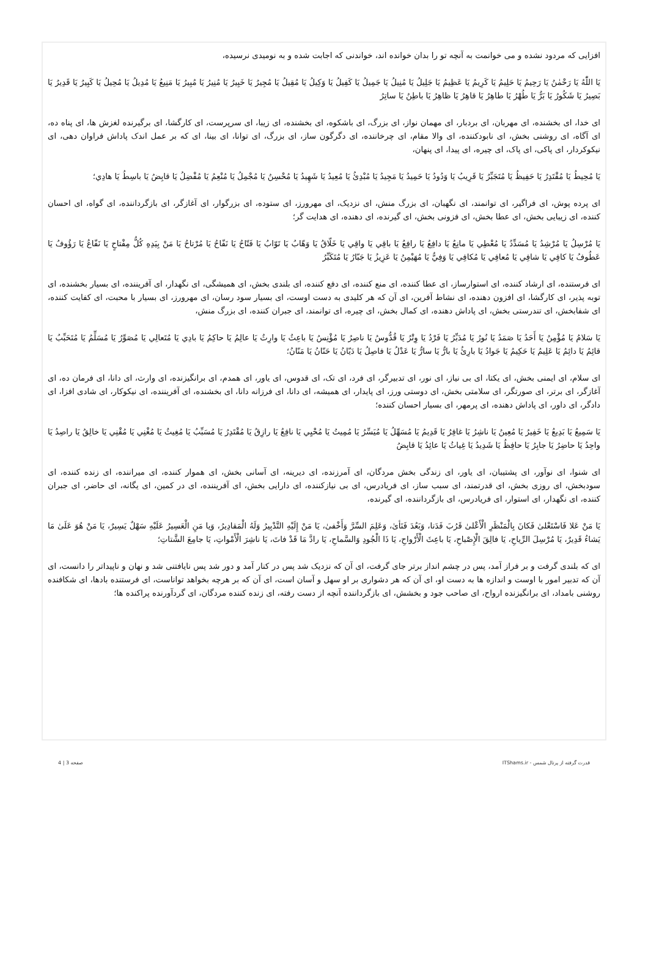افزایی که مردود نشده و می خوانمت به آنچه تو را بدان خوانده اند، خواندنی که اجابت شده و به نومیدی نرسیده،
يَا اللّٰهُ يَا رَحْمٰنُ يَا رَحِيمُ يَا حَلِيمُ يَا كَرِيمُ يَا عَظِيمُ يَا جَلِيلُ يَا مُنِيلُ يَا جَمِيلُ يَا كَفِيلُ يَا وَكِيلُ يَا مُقِيلُ يَا مُجِيرُ يَا خَبِيرُ يَا مُنِيرُ يَا مُبِيرُ يَا مَنِيعُ يَا مُدِيلُ يَا مُحِيلُ يَا كَبِيرُ يَا قَدِيرُ يَا بَصِيرُ يَا شَكُورُ يَا بَرُّ يَا طُهْرُ يَا طاهِرُ يَا قاهِرُ يَا ظاهِرُ يَا باطِنُ يَا ساتِرُ
ای خدا، ای بخشنده، ای مهربان، ای بردبار، ای مهمان نواز، ای بزرگ، ای باشکوه، ای بخشنده، ای زیبا، ای سرپرست، ای کارگشا، ای برگیرنده لغزش ها، ای پناه ده، ای آگاه، ای روشنی بخش، ای نابودکننده، ای والا مقام، ای چرخاننده، ای دگرگون ساز، ای بزرگ، ای توانا، ای بینا، ای که بر عمل اندک پاداش فراوان دهی، ای نیکوکردار، ای پاکی، ای پاک، ای چیره، ای پیدا، ای پنهان،
يَا مُحِيطُ يَا مُقْتَدِرُ يَا حَفِيظُ يَا مُتَجَبِّرُ يَا قَرِيبُ يَا وَدُودُ يَا حَمِيدُ يَا مَجِيدُ يَا مُبْدِئُ يَا مُعِيدُ يَا شَهِيدُ يَا مُحْسِنُ يَا مُجْمِلُ يَا مُنْعِمُ يَا مُفْضِلُ يَا قابِضُ يَا باسِطُ يَا هادِي؛
ای پرده پوش، ای فراگیر، ای توانمند، ای نگهبان، ای بزرگ منش، ای نزدیک، ای مهرورز، ای ستوده، ای بزرگوار، ای آغازگر، ای بازگرداننده، ای گواه، ای احسان کننده، ای زیبایی بخش، ای عطا بخش، ای فزونی بخش، ای گیرنده، ای دهنده، ای هدایت گر؛
يَا مُرْسِلُ يَا مُرْشِدُ يَا مُسَدِّدُ يَا مُعْطِي يَا مانِعُ يَا دافِعُ يَا رافِعُ يَا باقِي يَا واقِي يَا خَلّاقُ يَا وَهّابُ يَا تَوّابُ يَا فَتّاحُ يَا نَفّاحُ يَا مُرْتاحُ يَا مَنْ بِيَدِهِ كُلُّ مِفْتاحٍ يَا نَفّاعُ يَا رَؤُوفُ يَا عَطُوفُ يَا كافِي يَا شافِي يَا مُعافِي يَا مُكافِي يَا وَفِيُّ يَا مُهَيْمِنُ يَا عَزِيزُ يَا جَبّارُ يَا مُتَكَبِّرُ
ای فرستنده، ای ارشاد کننده، ای استوارساز، ای عطا کننده، ای منع کننده، ای دفع کننده، ای بلندی بخش، ای همیشگی، ای نگهدار، ای آفریننده، ای بسیار بخشنده، ای توبه پذیر، ای کارگشا، ای افزون دهنده، ای نشاط آفرین، ای آن که هر کلیدی به دست اوست، ای بسیار سود رسان، ای مهرورز، ای بسیار با محبت، ای کفایت کننده، ای شفابخش، ای تندرستی بخش، ای پاداش دهنده، ای کمال بخش، ای چیره، ای توانمند، ای جبران کننده، ای بزرگ منش،
يَا سَلامُ يَا مُؤْمِنُ يَا أَحَدُ يَا صَمَدُ يَا نُورُ يَا مُدَبِّرُ يَا فَرْدُ يَا وِتْرُ يَا قُدُّوسُ يَا ناصِرُ يَا مُؤْنِسُ يَا باعِثُ يَا وارِثُ يَا عالِمُ يَا حاكِمُ يَا بادِي يَا مُتَعالِي يَا مُصَوِّرُ يَا مُسَلِّمُ يَا مُتَحَبِّبُ يَا قائِمُ يَا دائِمُ يَا عَلِيمُ يَا حَكِيمُ يَا جَوادُ يَا بارِئُ يَا بارُّ يَا سارُّ يَا عَدْلُ يَا فاصِلُ يَا دَيّانُ يَا حَنّانُ يَا مَنّانُ؛
ای سلام، ای ایمنی بخش، ای یکتا، ای بی نیاز، ای نور، ای تدبیرگر، ای فرد، ای تک، ای قدوس، ای یاور، ای همدم، ای برانگیزنده، ای وارث، ای دانا، ای فرمان ده، ای آغازگر، ای برتر، ای صورتگر، ای سلامتی بخش، ای دوستی ورز، ای پایدار، ای همیشه، ای دانا، ای فرزانه دانا، ای بخشنده، ای آفریننده، ای نیکوکار، ای شادی افزا، ای دادگر، ای داور، ای پاداش دهنده، ای پرمهر، ای بسیار احسان کننده؛
يَا سَمِيعُ يَا بَدِيعُ يَا خَفِيرُ يَا مُعِينُ يَا ناشِرُ يَا غافِرُ يَا قَدِيمُ يَا مُسَهِّلُ يَا مُيَسِّرُ يَا مُمِيتُ يَا مُحْيِي يَا نافِعُ يَا رازِقُ يَا مُقْتَدِرُ يَا مُسَبِّبُ يَا مُغِيثُ يَا مُغْنِي يَا مُقْنِي يَا خالِقُ يَا راصِدُ يَا واحِدُ يَا حاضِرُ يَا جابِرُ يَا حافِظُ يَا شَدِيدُ يَا غِياثُ يَا عائِدُ يَا قابِضُ
ای شنوا، ای نوآور، ای پشتیبان، ای یاور، ای زندگی بخش مردگان، ای آمرزنده، ای دیرینه، ای آسانی بخش، ای هموار کننده، ای میراننده، ای زنده کننده، ای سودبخش، ای روزی بخش، ای قدرتمند، ای سبب ساز، ای فریادرس، ای بی نیازکننده، ای دارایی بخش، ای آفریننده، ای در کمین، ای یگانه، ای حاضر، ای جبران کننده، ای نگهدار، ای استوار، ای فریادرس، ای بازگرداننده، ای گیرنده،
يَا مَنْ عَلا فَاسْتَعْلىٰ فَكانَ بِالْمَنْظَرِ الْأَعْلىٰ قَرُبَ فَدَنا، وَبَعُدَ فَنَأىٰ، وَعَلِمَ السِّرَّ وَأَخْفىٰ، يَا مَنْ إِلَيْهِ التَّدْبِيرُ وَلَهُ الْمَقادِيرُ، وَيا مَنِ الْعَسِيرُ عَلَيْهِ سَهْلٌ يَسِيرٌ، يَا مَنْ هُوَ عَلَىٰ مَا يَشاءُ قَدِيرٌ، يَا مُرْسِلَ الرِّياحِ، يَا فالِقَ الْإِصْباحِ، يَا باعِثَ الْأَرْواحِ، يَا ذَا الْجُودِ وَالسَّماحِ، يَا رادَّ مَا قَدْ فاتَ، يَا ناشِرَ الْأَمْواتِ، يَا جامِعَ الشَّتاتِ؛
ای که بلندی گرفت و بر فراز آمد، پس در چشم انداز برتر جای گرفت، ای آن که نزدیک شد پس در کنار آمد و دور شد پس نایافتنی شد و نهان و ناپیداتر را دانست، ای آن که تدبیر امور با اوست و اندازه ها به دست او، ای آن که هر دشواری بر او سهل و آسان است، ای آن که بر هرچه بخواهد تواناست، ای فرستنده بادها، ای شکافنده روشنی بامداد، ای برانگیزنده ارواح، ای صاحب جود و بخشش، ای بازگرداننده آنچه از دست رفته، ای زنده کننده مردگان، ای گردآورنده پراکنده ها؛
قدرت گرفته از پرتال شمس - ITShams.ir صفحه 3 | 4